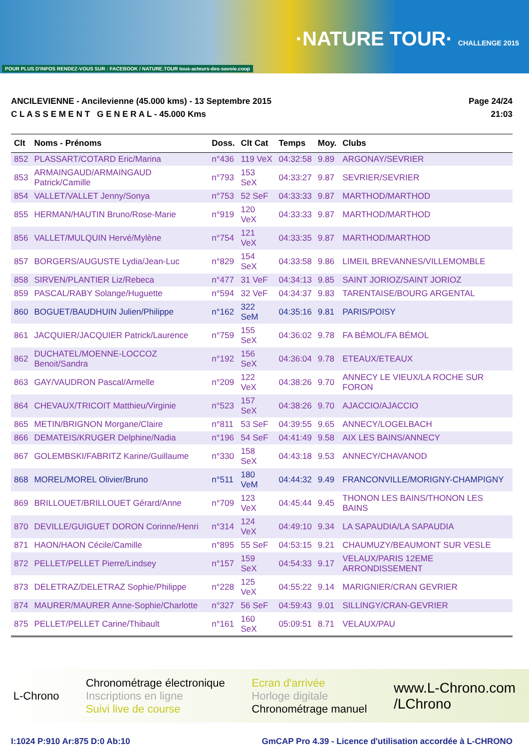POUR PLUS D'INFOS RENDEZ-VOUS SUR : FACEBOOK / NATURE.TOUR tous-acteurs-des-savoie.coop
·NATURE TOUR· CHALLENGE 2015
ANCILEVIENNE - Ancilevienne (45.000 kms) - 13 Septembre 2015
C L A S S E M E N T G E N E R A L - 45.000 Kms
Page 24/24
21:03
| Clt | Noms - Prénoms | Doss. | Clt Cat | Temps | Moy. | Clubs |
| --- | --- | --- | --- | --- | --- | --- |
| 852 | PLASSART/COTARD Eric/Marina | n°436 | 119 VeX | 04:32:58 | 9.89 | ARGONAY/SEVRIER |
| 853 | ARMAINGAUD/ARMAINGAUD Patrick/Camille | n°793 | 153 SeX | 04:33:27 | 9.87 | SEVRIER/SEVRIER |
| 854 | VALLET/VALLET Jenny/Sonya | n°753 | 52 SeF | 04:33:33 | 9.87 | MARTHOD/MARTHOD |
| 855 | HERMAN/HAUTIN Bruno/Rose-Marie | n°919 | 120 VeX | 04:33:33 | 9.87 | MARTHOD/MARTHOD |
| 856 | VALLET/MULQUIN Hervé/Mylène | n°754 | 121 VeX | 04:33:35 | 9.87 | MARTHOD/MARTHOD |
| 857 | BORGERS/AUGUSTE Lydia/Jean-Luc | n°829 | 154 SeX | 04:33:58 | 9.86 | LIMEIL BREVANNES/VILLEMOMBLE |
| 858 | SIRVEN/PLANTIER Liz/Rebeca | n°477 | 31 VeF | 04:34:13 | 9.85 | SAINT JORIOZ/SAINT JORIOZ |
| 859 | PASCAL/RABY Solange/Huguette | n°594 | 32 VeF | 04:34:37 | 9.83 | TARENTAISE/BOURG ARGENTAL |
| 860 | BOGUET/BAUDHUIN Julien/Philippe | n°162 | 322 SeM | 04:35:16 | 9.81 | PARIS/POISY |
| 861 | JACQUIER/JACQUIER Patrick/Laurence | n°759 | 155 SeX | 04:36:02 | 9.78 | FA BÉMOL/FA BÉMOL |
| 862 | DUCHATEL/MOENNE-LOCCOZ Benoit/Sandra | n°192 | 156 SeX | 04:36:04 | 9.78 | ETEAUX/ETEAUX |
| 863 | GAY/VAUDRON Pascal/Armelle | n°209 | 122 VeX | 04:38:26 | 9.70 | ANNECY LE VIEUX/LA ROCHE SUR FORON |
| 864 | CHEVAUX/TRICOIT Matthieu/Virginie | n°523 | 157 SeX | 04:38:26 | 9.70 | AJACCIO/AJACCIO |
| 865 | METIN/BRIGNON Morgane/Claire | n°811 | 53 SeF | 04:39:55 | 9.65 | ANNECY/LOGELBACH |
| 866 | DEMATEIS/KRUGER Delphine/Nadia | n°196 | 54 SeF | 04:41:49 | 9.58 | AIX LES BAINS/ANNECY |
| 867 | GOLEMBSKI/FABRITZ Karine/Guillaume | n°330 | 158 SeX | 04:43:18 | 9.53 | ANNECY/CHAVANOD |
| 868 | MOREL/MOREL Olivier/Bruno | n°511 | 180 VeM | 04:44:32 | 9.49 | FRANCONVILLE/MORIGNY-CHAMPIGNY |
| 869 | BRILLOUET/BRILLOUET Gérard/Anne | n°709 | 123 VeX | 04:45:44 | 9.45 | THONON LES BAINS/THONON LES BAINS |
| 870 | DEVILLE/GUIGUET DORON Corinne/Henri | n°314 | 124 VeX | 04:49:10 | 9.34 | LA SAPAUDIA/LA SAPAUDIA |
| 871 | HAON/HAON Cécile/Camille | n°895 | 55 SeF | 04:53:15 | 9.21 | CHAUMUZY/BEAUMONT SUR VESLE |
| 872 | PELLET/PELLET Pierre/Lindsey | n°157 | 159 SeX | 04:54:33 | 9.17 | VELAUX/PARIS 12EME ARRONDISSEMENT |
| 873 | DELETRAZ/DELETRAZ Sophie/Philippe | n°228 | 125 VeX | 04:55:22 | 9.14 | MARIGNIER/CRAN GEVRIER |
| 874 | MAURER/MAURER Anne-Sophie/Charlotte | n°327 | 56 SeF | 04:59:43 | 9.01 | SILLINGY/CRAN-GEVRIER |
| 875 | PELLET/PELLET Carine/Thibault | n°161 | 160 SeX | 05:09:51 | 8.71 | VELAUX/PAU |
L-Chrono
Chronométrage électronique
Inscriptions en ligne
Suivi live de course
Ecran d'arrivée
Horloge digitale
Chronométrage manuel
www.L-Chrono.com
/LChrono
I:1024 P:910 Ar:875 D:0 Ab:10 GmCAP Pro 4.39 - Licence d'utilisation accordée à L-CHRONO